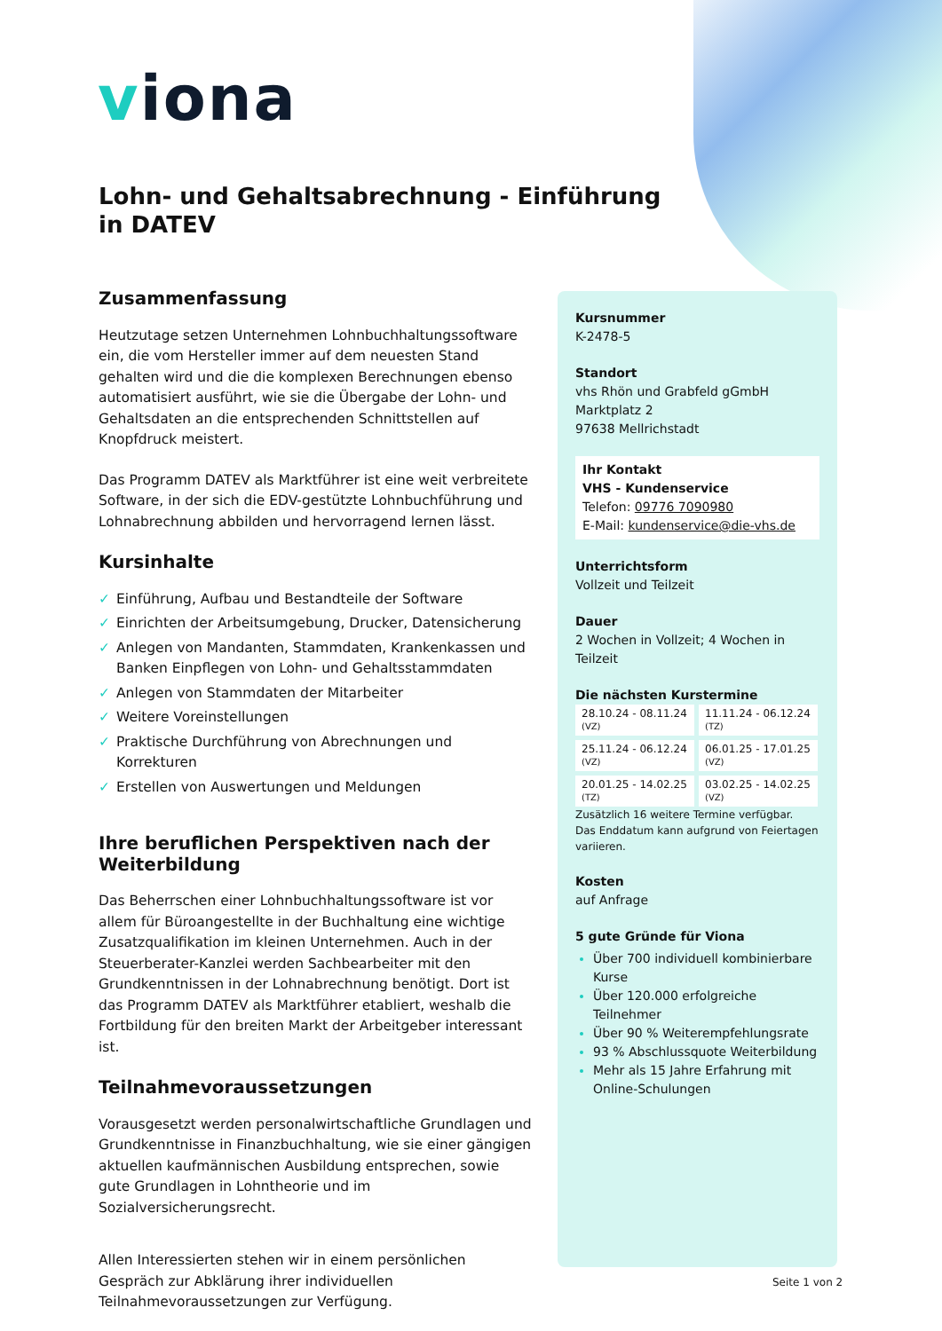viona
Lohn- und Gehaltsabrechnung - Einführung in DATEV
Zusammenfassung
Heutzutage setzen Unternehmen Lohnbuchhaltungssoftware ein, die vom Hersteller immer auf dem neuesten Stand gehalten wird und die die komplexen Berechnungen ebenso automatisiert ausführt, wie sie die Übergabe der Lohn- und Gehaltsdaten an die entsprechenden Schnittstellen auf Knopfdruck meistert.
Das Programm DATEV als Marktführer ist eine weit verbreitete Software, in der sich die EDV-gestützte Lohnbuchführung und Lohnabrechnung abbilden und hervorragend lernen lässt.
Kursinhalte
✓ Einführung, Aufbau und Bestandteile der Software
✓ Einrichten der Arbeitsumgebung, Drucker, Datensicherung
✓ Anlegen von Mandanten, Stammdaten, Krankenkassen und Banken Einpflegen von Lohn- und Gehaltsstammdaten
✓ Anlegen von Stammdaten der Mitarbeiter
✓ Weitere Voreinstellungen
✓ Praktische Durchführung von Abrechnungen und Korrekturen
✓ Erstellen von Auswertungen und Meldungen
Ihre beruflichen Perspektiven nach der Weiterbildung
Das Beherrschen einer Lohnbuchhaltungssoftware ist vor allem für Büroangestellte in der Buchhaltung eine wichtige Zusatzqualifikation im kleinen Unternehmen. Auch in der Steuerberater-Kanzlei werden Sachbearbeiter mit den Grundkenntnissen in der Lohnabrechnung benötigt. Dort ist das Programm DATEV als Marktführer etabliert, weshalb die Fortbildung für den breiten Markt der Arbeitgeber interessant ist.
Teilnahmevoraussetzungen
Vorausgesetzt werden personalwirtschaftliche Grundlagen und Grundkenntnisse in Finanzbuchhaltung, wie sie einer gängigen aktuellen kaufmännischen Ausbildung entsprechen, sowie gute Grundlagen in Lohntheorie und im Sozialversicherungsrecht.
Allen Interessierten stehen wir in einem persönlichen Gespräch zur Abklärung ihrer individuellen Teilnahmevoraussetzungen zur Verfügung.
Kursnummer
K-2478-5
Standort
vhs Rhön und Grabfeld gGmbH
Marktplatz 2
97638 Mellrichstadt
Ihr Kontakt
VHS - Kundenservice
Telefon: 09776 7090980
E-Mail: kundenservice@die-vhs.de
Unterrichtsform
Vollzeit und Teilzeit
Dauer
2 Wochen in Vollzeit; 4 Wochen in Teilzeit
Die nächsten Kurstermine
| 28.10.24 - 08.11.24 (VZ) | 11.11.24 - 06.12.24 (TZ) |
| 25.11.24 - 06.12.24 (VZ) | 06.01.25 - 17.01.25 (VZ) |
| 20.01.25 - 14.02.25 (TZ) | 03.02.25 - 14.02.25 (VZ) |
Zusätzlich 16 weitere Termine verfügbar.
Das Enddatum kann aufgrund von Feiertagen variieren.
Kosten
auf Anfrage
5 gute Gründe für Viona
Über 700 individuell kombinierbare Kurse
Über 120.000 erfolgreiche Teilnehmer
Über 90 % Weiterempfehlungsrate
93 % Abschlussquote Weiterbildung
Mehr als 15 Jahre Erfahrung mit Online-Schulungen
Seite 1 von 2